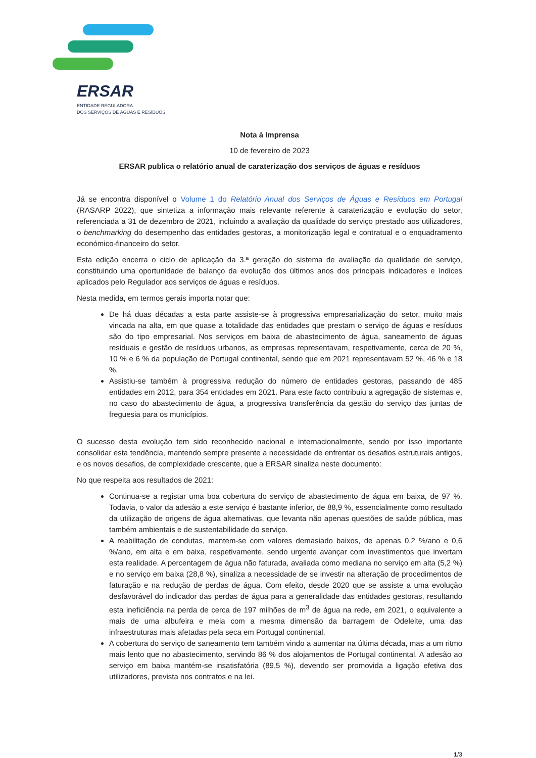ERSAR
ENTIDADE REGULADORA
DOS SERVIÇOS DE ÁGUAS E RESÍDUOS
Nota à Imprensa
10 de fevereiro de 2023
ERSAR publica o relatório anual de caraterização dos serviços de águas e resíduos
Já se encontra disponível o Volume 1 do Relatório Anual dos Serviços de Águas e Resíduos em Portugal (RASARP 2022), que sintetiza a informação mais relevante referente à caraterização e evolução do setor, referenciada a 31 de dezembro de 2021, incluindo a avaliação da qualidade do serviço prestado aos utilizadores, o benchmarking do desempenho das entidades gestoras, a monitorização legal e contratual e o enquadramento económico-financeiro do setor.
Esta edição encerra o ciclo de aplicação da 3.ª geração do sistema de avaliação da qualidade de serviço, constituindo uma oportunidade de balanço da evolução dos últimos anos dos principais indicadores e índices aplicados pelo Regulador aos serviços de águas e resíduos.
Nesta medida, em termos gerais importa notar que:
De há duas décadas a esta parte assiste-se à progressiva empresarialização do setor, muito mais vincada na alta, em que quase a totalidade das entidades que prestam o serviço de águas e resíduos são do tipo empresarial. Nos serviços em baixa de abastecimento de água, saneamento de águas residuais e gestão de resíduos urbanos, as empresas representavam, respetivamente, cerca de 20 %, 10 % e 6 % da população de Portugal continental, sendo que em 2021 representavam 52 %, 46 % e 18 %.
Assistiu-se também à progressiva redução do número de entidades gestoras, passando de 485 entidades em 2012, para 354 entidades em 2021. Para este facto contribuiu a agregação de sistemas e, no caso do abastecimento de água, a progressiva transferência da gestão do serviço das juntas de freguesia para os municípios.
O sucesso desta evolução tem sido reconhecido nacional e internacionalmente, sendo por isso importante consolidar esta tendência, mantendo sempre presente a necessidade de enfrentar os desafios estruturais antigos, e os novos desafios, de complexidade crescente, que a ERSAR sinaliza neste documento:
No que respeita aos resultados de 2021:
Continua-se a registar uma boa cobertura do serviço de abastecimento de água em baixa, de 97 %. Todavia, o valor da adesão a este serviço é bastante inferior, de 88,9 %, essencialmente como resultado da utilização de origens de água alternativas, que levanta não apenas questões de saúde pública, mas também ambientais e de sustentabilidade do serviço.
A reabilitação de condutas, mantem-se com valores demasiado baixos, de apenas 0,2 %/ano e 0,6 %/ano, em alta e em baixa, respetivamente, sendo urgente avançar com investimentos que invertam esta realidade. A percentagem de água não faturada, avaliada como mediana no serviço em alta (5,2 %) e no serviço em baixa (28,8 %), sinaliza a necessidade de se investir na alteração de procedimentos de faturação e na redução de perdas de água. Com efeito, desde 2020 que se assiste a uma evolução desfavorável do indicador das perdas de água para a generalidade das entidades gestoras, resultando esta ineficiência na perda de cerca de 197 milhões de m<sup>3</sup> de água na rede, em 2021, o equivalente a mais de uma albufeira e meia com a mesma dimensão da barragem de Odeleite, uma das infraestruturas mais afetadas pela seca em Portugal continental.
A cobertura do serviço de saneamento tem também vindo a aumentar na última década, mas a um ritmo mais lento que no abastecimento, servindo 86 % dos alojamentos de Portugal continental. A adesão ao serviço em baixa mantém-se insatisfatória (89,5 %), devendo ser promovida a ligação efetiva dos utilizadores, prevista nos contratos e na lei.
1/3